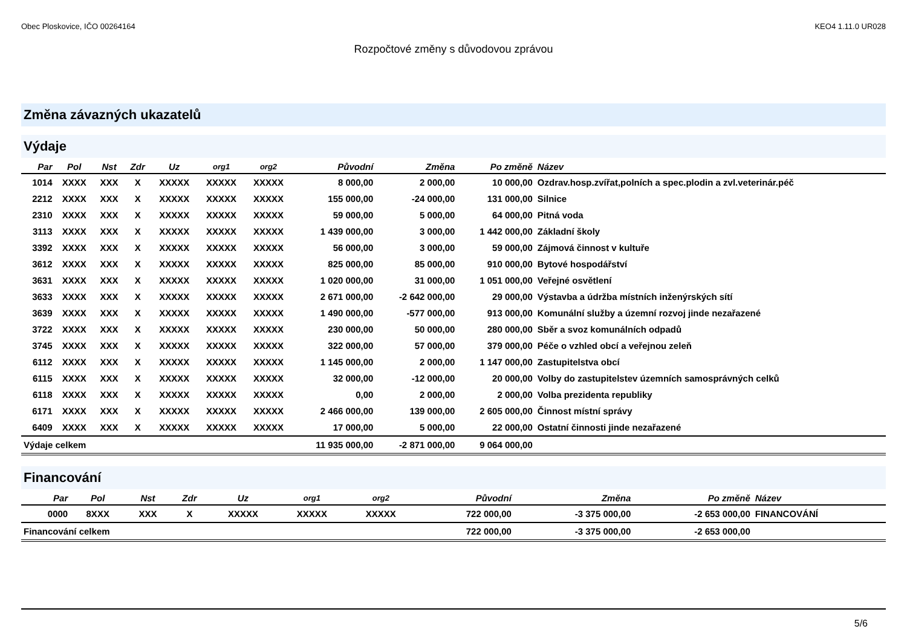Obec Ploskovice, IČO 00264164 KEO4 1.11.0 UR028
Rozpočtové změny s důvodovou zprávou
Změna závazných ukazatelů
Výdaje
| Par | Pol | Nst | Zdr | Uz | org1 | org2 | Původní | Změna | Po změně | Název |
| --- | --- | --- | --- | --- | --- | --- | --- | --- | --- | --- |
| 1014 | XXXX | XXX | X | XXXXX | XXXXX | XXXXX | 8 000,00 | 2 000,00 | 10 000,00 | Ozdrav.hosp.zvířat,polních a spec.plodin a zvl.veterinár.péč |
| 2212 | XXXX | XXX | X | XXXXX | XXXXX | XXXXX | 155 000,00 | -24 000,00 | 131 000,00 | Silnice |
| 2310 | XXXX | XXX | X | XXXXX | XXXXX | XXXXX | 59 000,00 | 5 000,00 | 64 000,00 | Pitná voda |
| 3113 | XXXX | XXX | X | XXXXX | XXXXX | XXXXX | 1 439 000,00 | 3 000,00 | 1 442 000,00 | Základní školy |
| 3392 | XXXX | XXX | X | XXXXX | XXXXX | XXXXX | 56 000,00 | 3 000,00 | 59 000,00 | Zájmová činnost v kultuře |
| 3612 | XXXX | XXX | X | XXXXX | XXXXX | XXXXX | 825 000,00 | 85 000,00 | 910 000,00 | Bytové hospodářství |
| 3631 | XXXX | XXX | X | XXXXX | XXXXX | XXXXX | 1 020 000,00 | 31 000,00 | 1 051 000,00 | Veřejné osvětlení |
| 3633 | XXXX | XXX | X | XXXXX | XXXXX | XXXXX | 2 671 000,00 | -2 642 000,00 | 29 000,00 | Výstavba a údržba místních inženýrských sítí |
| 3639 | XXXX | XXX | X | XXXXX | XXXXX | XXXXX | 1 490 000,00 | -577 000,00 | 913 000,00 | Komunální služby a územní rozvoj jinde nezařazené |
| 3722 | XXXX | XXX | X | XXXXX | XXXXX | XXXXX | 230 000,00 | 50 000,00 | 280 000,00 | Sběr a svoz komunálních odpadů |
| 3745 | XXXX | XXX | X | XXXXX | XXXXX | XXXXX | 322 000,00 | 57 000,00 | 379 000,00 | Péče o vzhled obcí a veřejnou zeleň |
| 6112 | XXXX | XXX | X | XXXXX | XXXXX | XXXXX | 1 145 000,00 | 2 000,00 | 1 147 000,00 | Zastupitelstva obcí |
| 6115 | XXXX | XXX | X | XXXXX | XXXXX | XXXXX | 32 000,00 | -12 000,00 | 20 000,00 | Volby do zastupitelstev územních samosprávných celků |
| 6118 | XXXX | XXX | X | XXXXX | XXXXX | XXXXX | 0,00 | 2 000,00 | 2 000,00 | Volba prezidenta republiky |
| 6171 | XXXX | XXX | X | XXXXX | XXXXX | XXXXX | 2 466 000,00 | 139 000,00 | 2 605 000,00 | Činnost místní správy |
| 6409 | XXXX | XXX | X | XXXXX | XXXXX | XXXXX | 17 000,00 | 5 000,00 | 22 000,00 | Ostatní činnosti jinde nezařazené |
| Výdaje celkem | | | | | | | 11 935 000,00 | -2 871 000,00 | 9 064 000,00 | |
Financování
| Par | Pol | Nst | Zdr | Uz | org1 | org2 | Původní | Změna | Po změně | Název |
| --- | --- | --- | --- | --- | --- | --- | --- | --- | --- | --- |
| 0000 | 8XXX | XXX | X | XXXXX | XXXXX | XXXXX | 722 000,00 | -3 375 000,00 | -2 653 000,00 | FINANCOVÁNÍ |
| Financování celkem | | | | | | | 722 000,00 | -3 375 000,00 | -2 653 000,00 | |
5/6